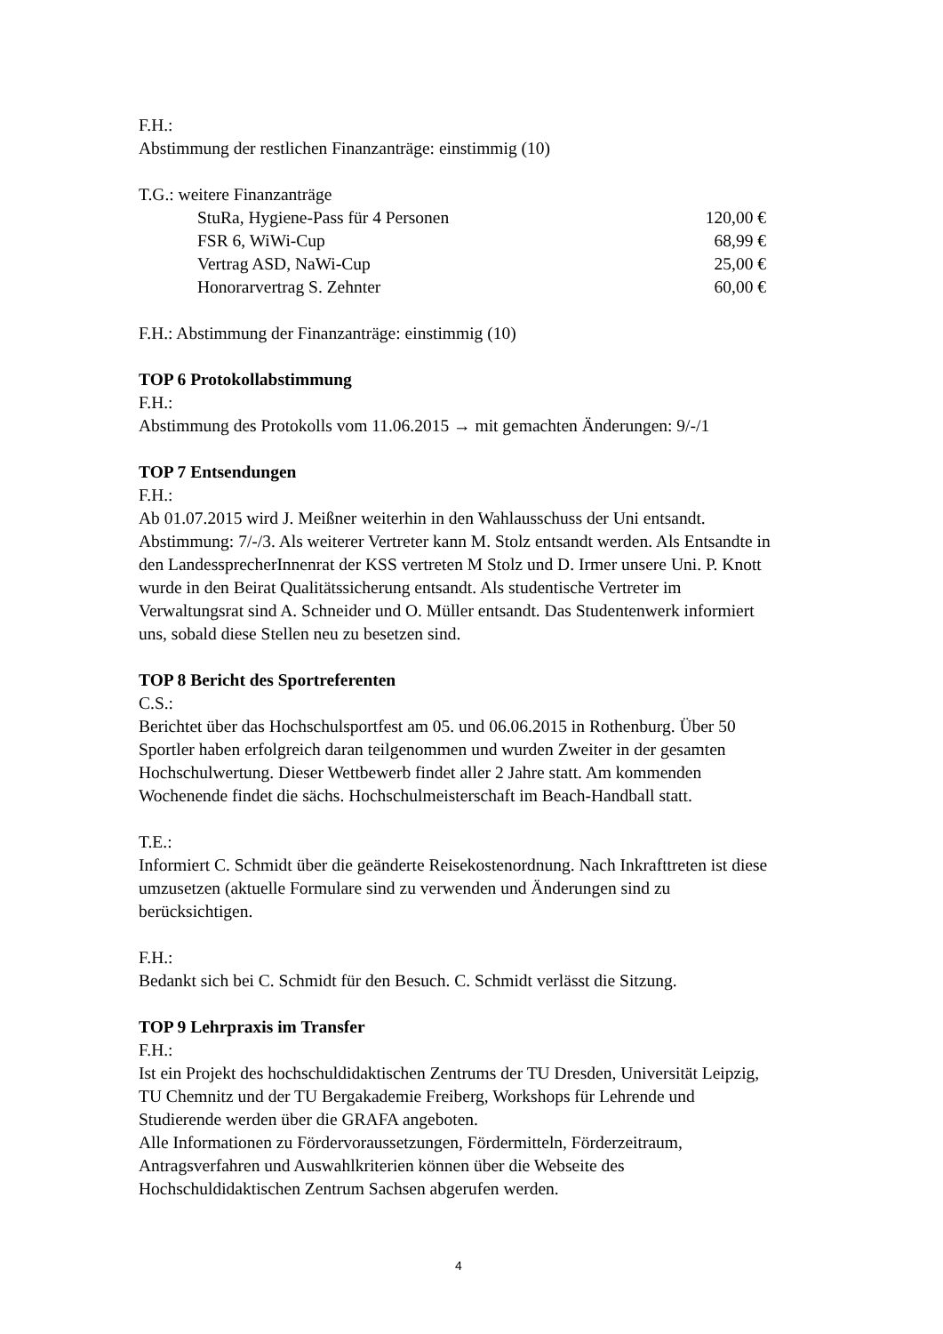F.H.:
Abstimmung der restlichen Finanzanträge: einstimmig (10)
T.G.: weitere Finanzanträge
StuRa, Hygiene-Pass für 4 Personen 120,00 €
FSR 6, WiWi-Cup 68,99 €
Vertrag ASD, NaWi-Cup 25,00 €
Honorarvertrag S. Zehnter 60,00 €
F.H.: Abstimmung der Finanzanträge: einstimmig (10)
TOP 6 Protokollabstimmung
F.H.:
Abstimmung des Protokolls vom 11.06.2015 → mit gemachten Änderungen: 9/-/1
TOP 7 Entsendungen
F.H.:
Ab 01.07.2015 wird J. Meißner weiterhin in den Wahlausschuss der Uni entsandt. Abstimmung: 7/-/3. Als weiterer Vertreter kann M. Stolz entsandt werden. Als Entsandte in den LandessprecherInnenrat der KSS vertreten M Stolz und D. Irmer unsere Uni. P. Knott wurde in den Beirat Qualitätssicherung entsandt. Als studentische Vertreter im Verwaltungsrat sind A. Schneider und O. Müller entsandt. Das Studentenwerk informiert uns, sobald diese Stellen neu zu besetzen sind.
TOP 8 Bericht des Sportreferenten
C.S.:
Berichtet über das Hochschulsportfest am 05. und 06.06.2015 in Rothenburg. Über 50 Sportler haben erfolgreich daran teilgenommen und wurden Zweiter in der gesamten Hochschulwertung. Dieser Wettbewerb findet aller 2 Jahre statt. Am kommenden Wochenende findet die sächs. Hochschulmeisterschaft im Beach-Handball statt.
T.E.:
Informiert C. Schmidt über die geänderte Reisekostenordnung. Nach Inkrafttreten ist diese umzusetzen (aktuelle Formulare sind zu verwenden und Änderungen sind zu berücksichtigen.
F.H.:
Bedankt sich bei C. Schmidt für den Besuch. C. Schmidt verlässt die Sitzung.
TOP 9 Lehrpraxis im Transfer
F.H.:
Ist ein Projekt des hochschuldidaktischen Zentrums der TU Dresden, Universität Leipzig, TU Chemnitz und der TU Bergakademie Freiberg, Workshops für Lehrende und Studierende werden über die GRAFA angeboten.
Alle Informationen zu Fördervoraussetzungen, Fördermitteln, Förderzeitraum, Antragsverfahren und Auswahlkriterien können über die Webseite des Hochschuldidaktischen Zentrum Sachsen abgerufen werden.
4